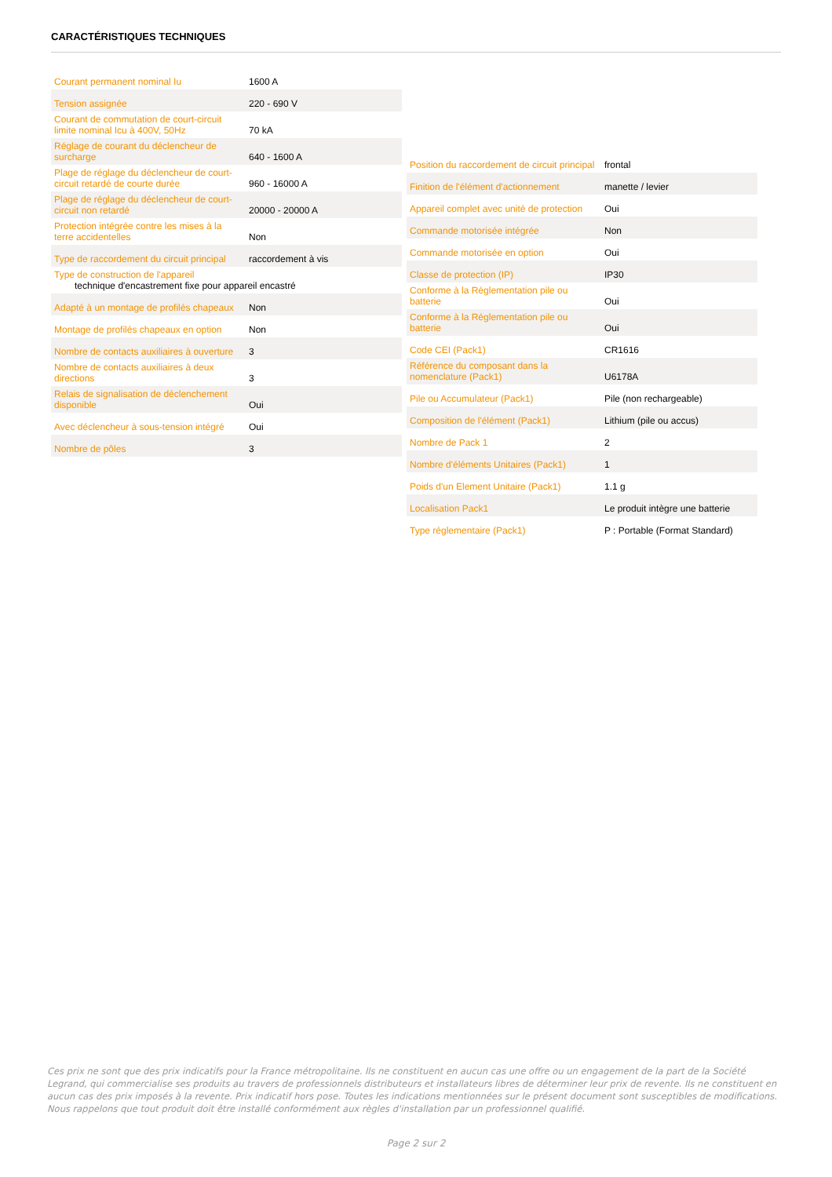CARACTÉRISTIQUES TECHNIQUES
| Courant permanent nominal Iu | 1600 A |
| Tension assignée | 220 - 690 V |
| Courant de commutation de court-circuit limite nominal Icu à 400V, 50Hz | 70 kA |
| Réglage de courant du déclencheur de surcharge | 640 - 1600 A |
| Plage de réglage du déclencheur de court-circuit retardé de courte durée | 960 - 16000 A |
| Plage de réglage du déclencheur de court-circuit non retardé | 20000 - 20000 A |
| Protection intégrée contre les mises à la terre accidentelles | Non |
| Type de raccordement du circuit principal | raccordement à vis |
| Type de construction de l'appareil technique d'encastrement fixe pour appareil encastré | |
| Adapté à un montage de profilés chapeaux | Non |
| Montage de profilés chapeaux en option | Non |
| Nombre de contacts auxiliaires à ouverture | 3 |
| Nombre de contacts auxiliaires à deux directions | 3 |
| Relais de signalisation de déclenchement disponible | Oui |
| Avec déclencheur à sous-tension intégré | Oui |
| Nombre de pôles | 3 |
| Position du raccordement de circuit principal | frontal |
| Finition de l'élément d'actionnement | manette / levier |
| Appareil complet avec unité de protection | Oui |
| Commande motorisée intégrée | Non |
| Commande motorisée en option | Oui |
| Classe de protection (IP) | IP30 |
| Conforme à la Réglementation pile ou batterie | Oui |
| Conforme à la Réglementation pile ou batterie | Oui |
| Code CEI (Pack1) | CR1616 |
| Référence du composant dans la nomenclature (Pack1) | U6178A |
| Pile ou Accumulateur (Pack1) | Pile (non rechargeable) |
| Composition de l'élément (Pack1) | Lithium (pile ou accus) |
| Nombre de Pack 1 | 2 |
| Nombre d'éléments Unitaires (Pack1) | 1 |
| Poids d'un Element Unitaire (Pack1) | 1.1 g |
| Localisation Pack1 | Le produit intègre une batterie |
| Type réglementaire (Pack1) | P : Portable (Format Standard) |
Ces prix ne sont que des prix indicatifs pour la France métropolitaine. Ils ne constituent en aucun cas une offre ou un engagement de la part de la Société Legrand, qui commercialise ses produits au travers de professionnels distributeurs et installateurs libres de déterminer leur prix de revente. Ils ne constituent en aucun cas des prix imposés à la revente. Prix indicatif hors pose. Toutes les indications mentionnées sur le présent document sont susceptibles de modifications. Nous rappelons que tout produit doit être installé conformément aux règles d'installation par un professionnel qualifié.
Page 2 sur 2